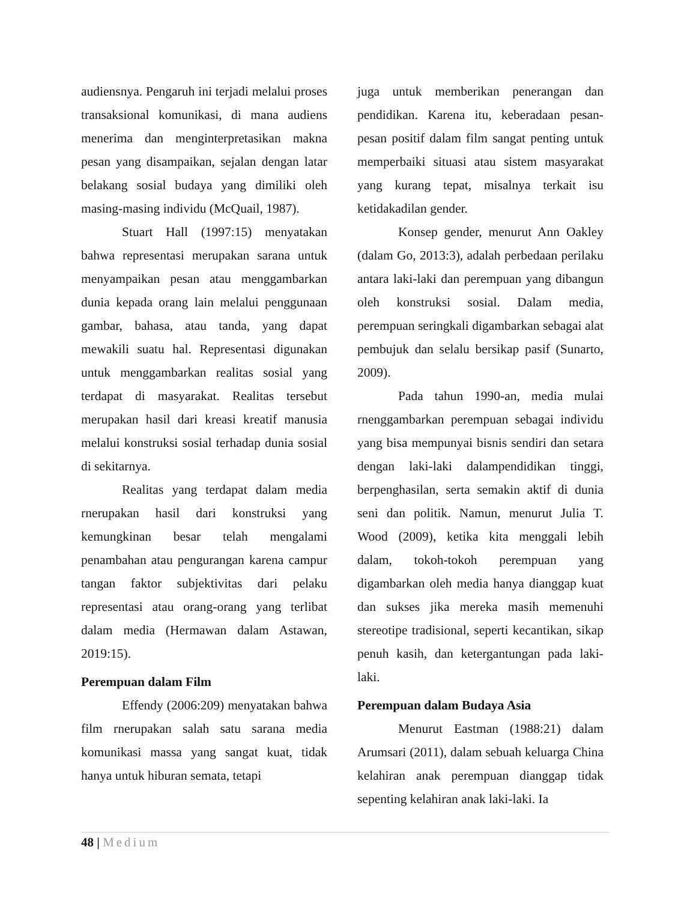audiensnya. Pengaruh ini terjadi melalui proses transaksional komunikasi, di mana audiens menerima dan menginterpretasikan makna pesan yang disampaikan, sejalan dengan latar belakang sosial budaya yang dimiliki oleh masing-masing individu (McQuail, 1987).
Stuart Hall (1997:15) menyatakan bahwa representasi merupakan sarana untuk menyampaikan pesan atau menggambarkan dunia kepada orang lain melalui penggunaan gambar, bahasa, atau tanda, yang dapat mewakili suatu hal. Representasi digunakan untuk menggambarkan realitas sosial yang terdapat di masyarakat. Realitas tersebut merupakan hasil dari kreasi kreatif manusia melalui konstruksi sosial terhadap dunia sosial di sekitarnya.
Realitas yang terdapat dalam media rnerupakan hasil dari konstruksi yang kemungkinan besar telah mengalami penambahan atau pengurangan karena campur tangan faktor subjektivitas dari pelaku representasi atau orang-orang yang terlibat dalam media (Hermawan dalam Astawan, 2019:15).
Perempuan dalam Film
Effendy (2006:209) menyatakan bahwa film rnerupakan salah satu sarana media komunikasi massa yang sangat kuat, tidak hanya untuk hiburan semata, tetapi
juga untuk memberikan penerangan dan pendidikan. Karena itu, keberadaan pesan-pesan positif dalam film sangat penting untuk memperbaiki situasi atau sistem masyarakat yang kurang tepat, misalnya terkait isu ketidakadilan gender.
Konsep gender, menurut Ann Oakley (dalam Go, 2013:3), adalah perbedaan perilaku antara laki-laki dan perempuan yang dibangun oleh konstruksi sosial. Dalam media, perempuan seringkali digambarkan sebagai alat pembujuk dan selalu bersikap pasif (Sunarto, 2009).
Pada tahun 1990-an, media mulai rnenggambarkan perempuan sebagai individu yang bisa mempunyai bisnis sendiri dan setara dengan laki-laki dalampendidikan tinggi, berpenghasilan, serta semakin aktif di dunia seni dan politik. Namun, menurut Julia T. Wood (2009), ketika kita menggali lebih dalam, tokoh-tokoh perempuan yang digambarkan oleh media hanya dianggap kuat dan sukses jika mereka masih memenuhi stereotipe tradisional, seperti kecantikan, sikap penuh kasih, dan ketergantungan pada laki-laki.
Perempuan dalam Budaya Asia
Menurut Eastman (1988:21) dalam Arumsari (2011), dalam sebuah keluarga China kelahiran anak perempuan dianggap tidak sepenting kelahiran anak laki-laki. Ia
48 | Medium